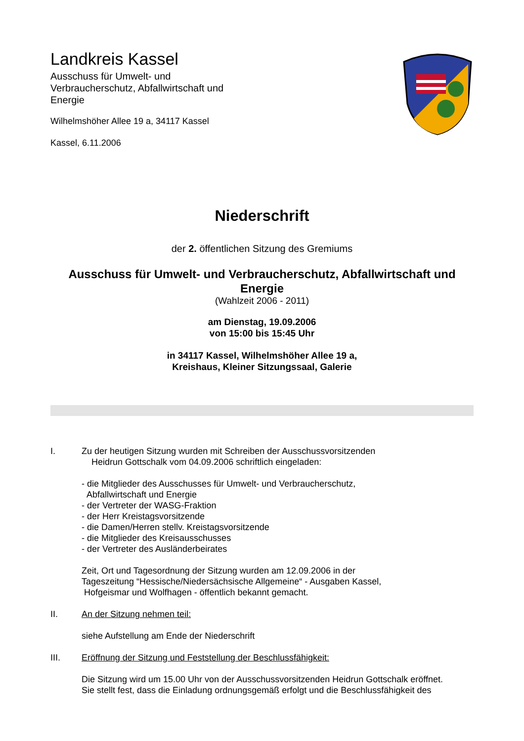Landkreis Kassel
Ausschuss für Umwelt- und
Verbraucherschutz, Abfallwirtschaft und
Energie
Wilhelmshöher Allee 19 a, 34117 Kassel
Kassel, 6.11.2006
Niederschrift
der 2. öffentlichen Sitzung des Gremiums
Ausschuss für Umwelt- und Verbraucherschutz, Abfallwirtschaft und Energie
(Wahlzeit 2006 - 2011)
am Dienstag, 19.09.2006
von 15:00 bis 15:45 Uhr
in 34117 Kassel, Wilhelmshöher Allee 19 a,
Kreishaus, Kleiner Sitzungssaal, Galerie
I. Zu der heutigen Sitzung wurden mit Schreiben der Ausschussvorsitzenden
Heidrun Gottschalk vom 04.09.2006 schriftlich eingeladen:
- die Mitglieder des Ausschusses für Umwelt- und Verbraucherschutz,
Abfallwirtschaft und Energie
- der Vertreter der WASG-Fraktion
- der Herr Kreistagsvorsitzende
- die Damen/Herren stellv. Kreistagsvorsitzende
- die Mitglieder des Kreisausschusses
- der Vertreter des Ausländerbeirates
Zeit, Ort und Tagesordnung der Sitzung wurden am 12.09.2006 in der
Tageszeitung “Hessische/Niedersächsische Allgemeine“ - Ausgaben Kassel,
Hofgeismar und Wolfhagen - öffentlich bekannt gemacht.
II. An der Sitzung nehmen teil:
siehe Aufstellung am Ende der Niederschrift
III. Eröffnung der Sitzung und Feststellung der Beschlussfähigkeit:
Die Sitzung wird um 15.00 Uhr von der Ausschussvorsitzenden Heidrun Gottschalk eröffnet.
Sie stellt fest, dass die Einladung ordnungsgemäß erfolgt und die Beschlussfähigkeit des